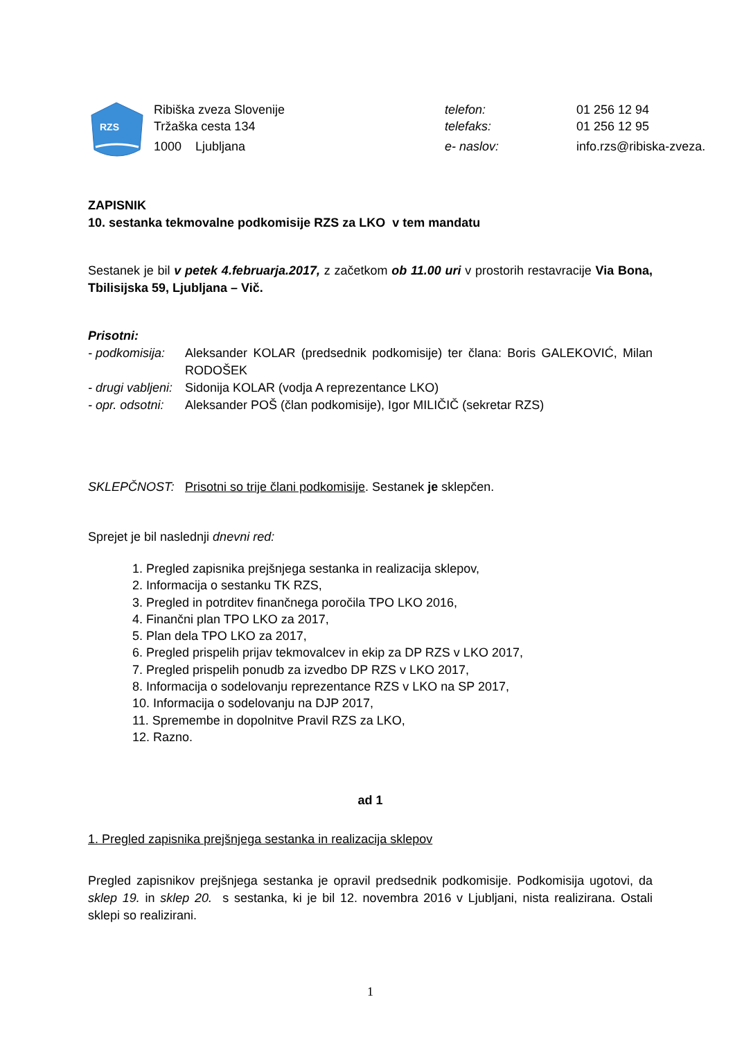RZS
Ribiška zveza Slovenije
Tržaška cesta 134
1000 Ljubljana
telefon:
telefaks:
e- naslov:
01 256 12 94
01 256 12 95
info.rzs@ribiska-zveza.si
ZAPISNIK
10. sestanka tekmovalne podkomisije RZS za LKO v tem mandatu
Sestanek je bil v petek 4.februarja.2017, z začetkom ob 11.00 uri v prostorih restavracije Via Bona, Tbilisijska 59, Ljubljana – Vič.
Prisotni:
| - podkomisija: | Aleksander KOLAR (predsednik podkomisije) ter člana: Boris GALEKOVIĆ, Milan RODOŠEK |
| - drugi vabljeni: | Sidonija KOLAR (vodja A reprezentance LKO) |
| - opr. odsotni: | Aleksander POŠ (član podkomisije), Igor MILIČIČ (sekretar RZS) |
| SKLEPČNOST: | Prisotni so trije člani podkomisije . Sestanek je sklepčen. |
Sprejet je bil naslednji dnevni red:
1. Pregled zapisnika prejšnjega sestanka in realizacija sklepov,
2. Informacija o sestanku TK RZS,
3. Pregled in potrditev finančnega poročila TPO LKO 2016,
4. Finančni plan TPO LKO za 2017,
5. Plan dela TPO LKO za 2017,
6. Pregled prispelih prijav tekmovalcev in ekip za DP RZS v LKO 2017,
7. Pregled prispelih ponudb za izvedbo DP RZS v LKO 2017,
8. Informacija o sodelovanju reprezentance RZS v LKO na SP 2017,
10. Informacija o sodelovanju na DJP 2017,
11. Spremembe in dopolnitve Pravil RZS za LKO,
12. Razno.
ad 1
1. Pregled zapisnika prejšnjega sestanka in realizacija sklepov
Pregled zapisnikov prejšnjega sestanka je opravil predsednik podkomisije. Podkomisija ugotovi, da sklep 19. in sklep 20. s sestanka, ki je bil 12. novembra 2016 v Ljubljani, nista realizirana. Ostali sklepi so realizirani.
1